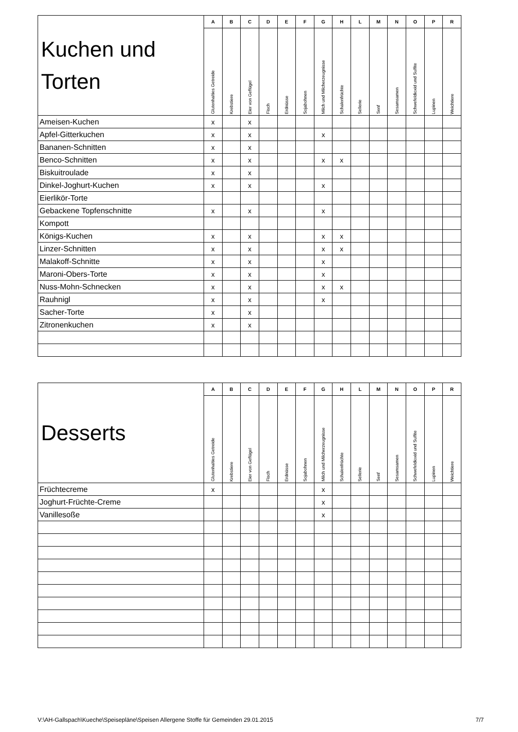| Kuchen und Torten | A | B | C | D | E | F | G | H | L | M | N | O | P | R |
| --- | --- | --- | --- | --- | --- | --- | --- | --- | --- | --- | --- | --- | --- | --- |
| | Glutenhalties Getreide | Krebstiere | Eier von Geflügel | Fisch | Erdnüsse | Sojabohnen | Milch und Milcherzeugnisse | Schalenfrüchte | Sellerie | Senf | Sesamsamen | Schwefeldioxid und Sulfite | Lupinen | Weichtiere |
| Ameisen-Kuchen | x | | x | | | | | | | | | | | |
| Apfel-Gitterkuchen | x | | x | | | | x | | | | | | | |
| Bananen-Schnitten | x | | x | | | | | | | | | | | |
| Benco-Schnitten | x | | x | | | | x | x | | | | | | |
| Biskuitroulade | x | | x | | | | | | | | | | | |
| Dinkel-Joghurt-Kuchen | x | | x | | | | x | | | | | | | |
| Eierlikör-Torte | | | | | | | | | | | | | | |
| Gebackene Topfenschnitte | x | | x | | | | x | | | | | | | |
| Kompott | | | | | | | | | | | | | | |
| Königs-Kuchen | x | | x | | | | x | x | | | | | | |
| Linzer-Schnitten | x | | x | | | | x | x | | | | | | |
| Malakoff-Schnitte | x | | x | | | | x | | | | | | | |
| Maroni-Obers-Torte | x | | x | | | | x | | | | | | | |
| Nuss-Mohn-Schnecken | x | | x | | | | x | x | | | | | | |
| Rauhnigl | x | | x | | | | x | | | | | | | |
| Sacher-Torte | x | | x | | | | | | | | | | | |
| Zitronenkuchen | x | | x | | | | | | | | | | | |
| Desserts | A | B | C | D | E | F | G | H | L | M | N | O | P | R |
| --- | --- | --- | --- | --- | --- | --- | --- | --- | --- | --- | --- | --- | --- | --- |
| | Glutenhalties Getreide | Krebstiere | Eier von Geflügel | Fisch | Erdnüsse | Sojabohnen | Milch und Milcherzeugnisse | Schalenfrüchte | Sellerie | Senf | Sesamsamen | Schwefeldioxid und Sulfite | Lupinen | Weichtiere |
| Früchtecreme | x | | | | | | x | | | | | | | |
| Joghurt-Früchte-Creme | | | | | | | x | | | | | | | |
| Vanillesoße | | | | | | | x | | | | | | | |
V:\AH-Gallspach\Kueche\Speisepläne\Speisen Allergene Stoffe für Gemeinden 29.01.2015 7/7